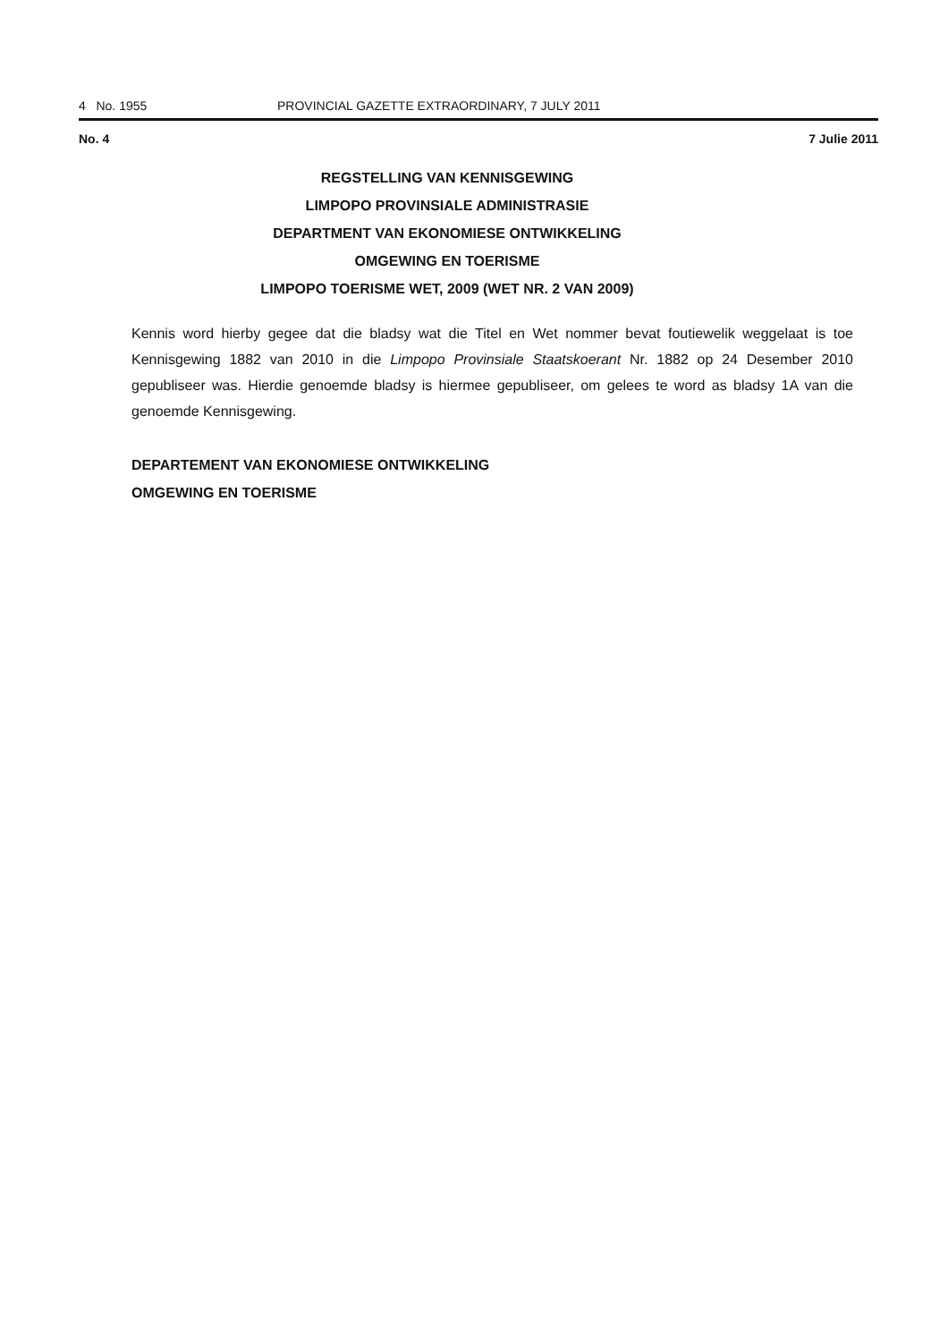4 No. 1955 PROVINCIAL GAZETTE EXTRAORDINARY, 7 JULY 2011
No. 4 7 Julie 2011
REGSTELLING VAN KENNISGEWING
LIMPOPO PROVINSIALE ADMINISTRASIE
DEPARTMENT VAN EKONOMIESE ONTWIKKELING
OMGEWING EN TOERISME
LIMPOPO TOERISME WET, 2009 (WET NR. 2 VAN 2009)
Kennis word hierby gegee dat die bladsy wat die Titel en Wet nommer bevat foutiewelik weggelaat is toe Kennisgewing 1882 van 2010 in die Limpopo Provinsiale Staatskoerant Nr. 1882 op 24 Desember 2010 gepubliseer was. Hierdie genoemde bladsy is hiermee gepubliseer, om gelees te word as bladsy 1A van die genoemde Kennisgewing.
DEPARTEMENT VAN EKONOMIESE ONTWIKKELING
OMGEWING EN TOERISME